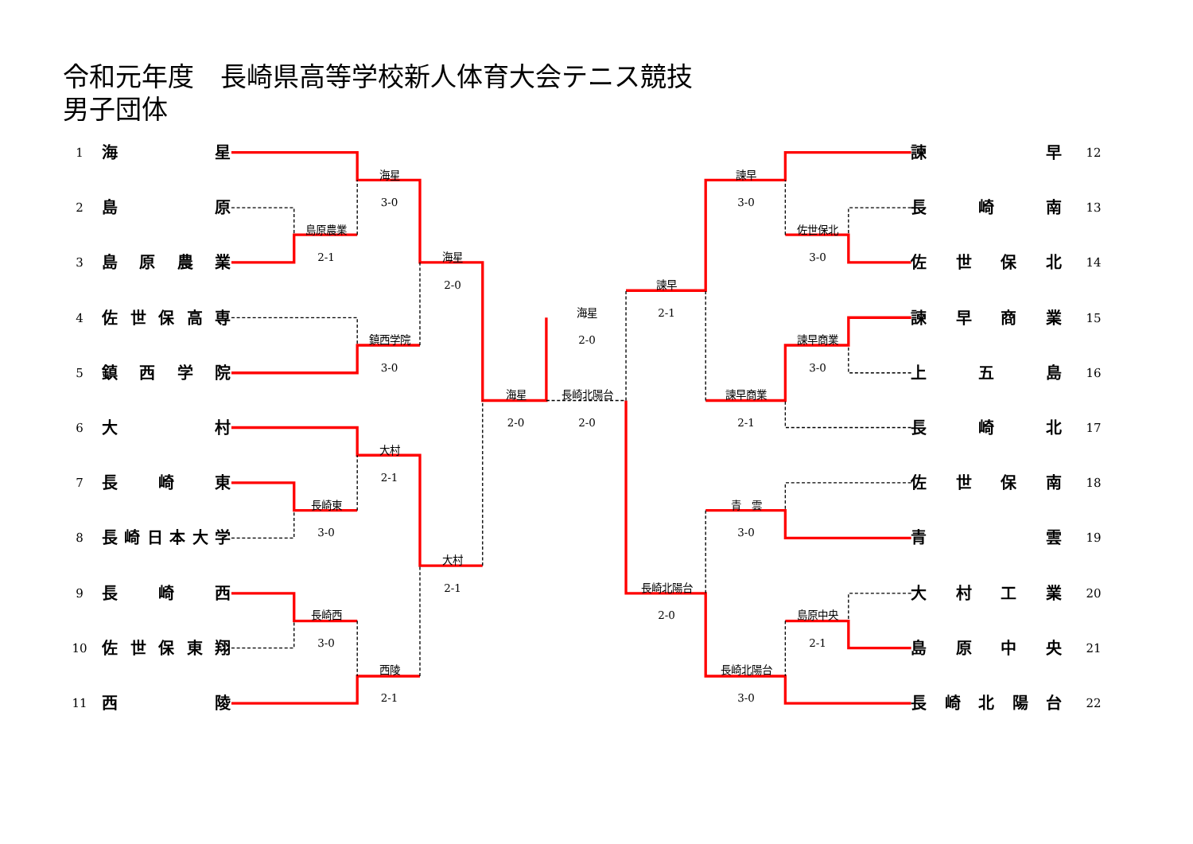令和元年度　長崎県高等学校新人体育大会テニス競技
男子団体
1
海 星
諫 早
12
海星
諫早
2
島 原
3-0
3-0
長 崎 南
13
島原農業
佐世保北
3
島 原 農 業
2-1
海星
3-0
佐 世 保 北
14
2-0
諫早
4
佐 世 保 高 専
海星
2-1
諫 早 商 業
15
鎮西学院
2-0
諫早商業
5
鎮 西 学 院
3-0
3-0
上 五 島
16
海星
長崎北陽台
諫早商業
6
大 村
2-0
2-0
2-1
長 崎 北
17
大村
7
長 崎 東
2-1
佐 世 保 南
18
長崎東
青　雲
8
長 崎 日 本 大 学
3-0
3-0
青 雲
19
大村
9
長 崎 西
2-1
長崎北陽台
大 村 工 業
20
長崎西
2-0
島原中央
10
佐 世 保 東 翔
3-0
2-1
島 原 中 央
21
西陵
長崎北陽台
11
西 陵
2-1
3-0
長 崎 北 陽 台
22